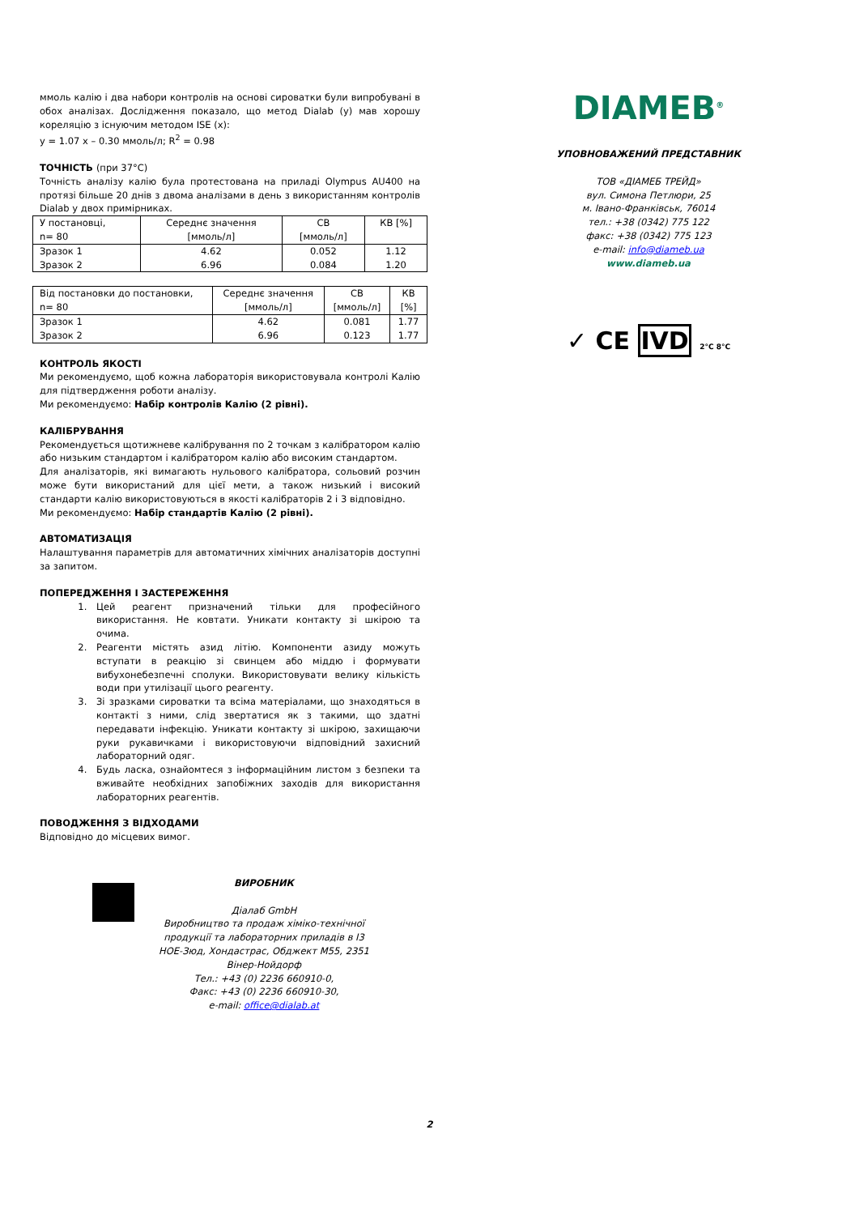ммоль калію і два набори контролів на основі сироватки були випробувані в обох аналізах. Дослідження показало, що метод Dialab (y) мав хорошу кореляцію з існуючим методом ISE (x):
y = 1.07 x – 0.30 ммоль/л; R<sup>2</sup> = 0.98
ТОЧНІСТЬ (при 37°C)
Точність аналізу калію була протестована на приладі Olympus AU400 на протязі більше 20 днів з двома аналізами в день з використанням контролів Dialab у двох примірниках.
| У постановці, n= 80 | Середнє значення [ммоль/л] | СВ [ммоль/л] | КВ [%] |
| Зразок 1 Зразок 2 | 4.62 6.96 | 0.052 0.084 | 1.12 1.20 |
| Від постановки до постановки, n= 80 | Середнє значення [ммоль/л] | СВ [ммоль/л] | КВ [%] |
| Зразок 1 Зразок 2 | 4.62 6.96 | 0.081 0.123 | 1.77 1.77 |
КОНТРОЛЬ ЯКОСТІ
Ми рекомендуємо, щоб кожна лабораторія використовувала контролі Калію для підтвердження роботи аналізу.
Ми рекомендуємо: Набір контролів Калію (2 рівні).
КАЛІБРУВАННЯ
Рекомендується щотижневе калібрування по 2 точкам з калібратором калію або низьким стандартом і калібратором калію або високим стандартом.
Для аналізаторів, які вимагають нульового калібратора, сольовий розчин може бути використаний для цієї мети, а також низький і високий стандарти калію використовуються в якості калібраторів 2 і 3 відповідно.
Ми рекомендуємо: Набір стандартів Калію (2 рівні).
АВТОМАТИЗАЦІЯ
Налаштування параметрів для автоматичних хімічних аналізаторів доступні за запитом.
ПОПЕРЕДЖЕННЯ І ЗАСТЕРЕЖЕННЯ
1. Цей реагент призначений тільки для професійного використання. Не ковтати. Уникати контакту зі шкірою та очима.
2. Реагенти містять азид літію. Компоненти азиду можуть вступати в реакцію зі свинцем або міддю і формувати вибухонебезпечні сполуки. Використовувати велику кількість води при утилізації цього реагенту.
3. Зі зразками сироватки та всіма матеріалами, що знаходяться в контакті з ними, слід звертатися як з такими, що здатні передавати інфекцію. Уникати контакту зі шкірою, захищаючи руки рукавичками і використовуючи відповідний захисний лабораторний одяг.
4. Будь ласка, ознайомтеся з інформаційним листом з безпеки та вживайте необхідних запобіжних заходів для використання лабораторних реагентів.
ПОВОДЖЕННЯ З ВІДХОДАМИ
Відповідно до місцевих вимог.
ВИРОБНИК
Діалаб GmbH
Виробництво та продаж хіміко-технічної продукції та лабораторних приладів в І3 НОЕ-Зюд, Хондастрас, Обджект М55, 2351 Вінер-Нойдорф
Тел.: +43 (0) 2236 660910-0,
Факс: +43 (0) 2236 660910-30,
e-mail: office@dialab.at
DIAMEB<sup>®</sup>
УПОВНОВАЖЕНИЙ ПРЕДСТАВНИК
ТОВ «ДІАМЕБ ТРЕЙД»
вул. Симона Петлюри, 25
м. Івано-Франківськ, 76014
тел.: +38 (0342) 775 122
факс: +38 (0342) 775 123
e-mail: info@diameb.ua
www.diameb.ua
✓ CE IVD 2°C 8°C
2